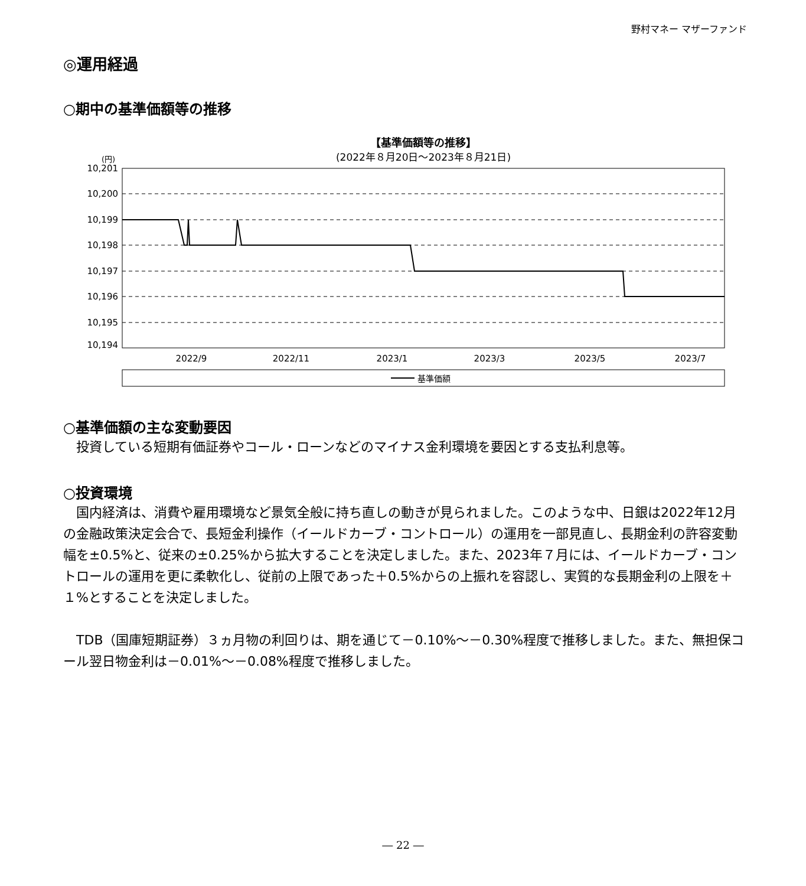野村マネー マザーファンド
◎運用経過
○期中の基準価額等の推移
【基準価額等の推移】
(2022年８月20日～2023年８月21日)
(円)
10,201
10,200
10,199
10,198
10,197
10,196
10,195
10,194
2022/9
2022/11
2023/1
2023/3
2023/5
2023/7
基準価額
○基準価額の主な変動要因
　投資している短期有価証券やコール・ローンなどのマイナス金利環境を要因とする支払利息等。
○投資環境
　国内経済は、消費や雇用環境など景気全般に持ち直しの動きが見られました。このような中、日銀は2022年12月の金融政策決定会合で、長短金利操作（イールドカーブ・コントロール）の運用を一部見直し、長期金利の許容変動幅を±0.5%と、従来の±0.25%から拡大することを決定しました。また、2023年７月には、イールドカーブ・コントロールの運用を更に柔軟化し、従前の上限であった＋0.5%からの上振れを容認し、実質的な長期金利の上限を＋１%とすることを決定しました。
　TDB（国庫短期証券）３ヵ月物の利回りは、期を通じて－0.10%～－0.30%程度で推移しました。また、無担保コール翌日物金利は－0.01%～－0.08%程度で推移しました。
― 22 ―